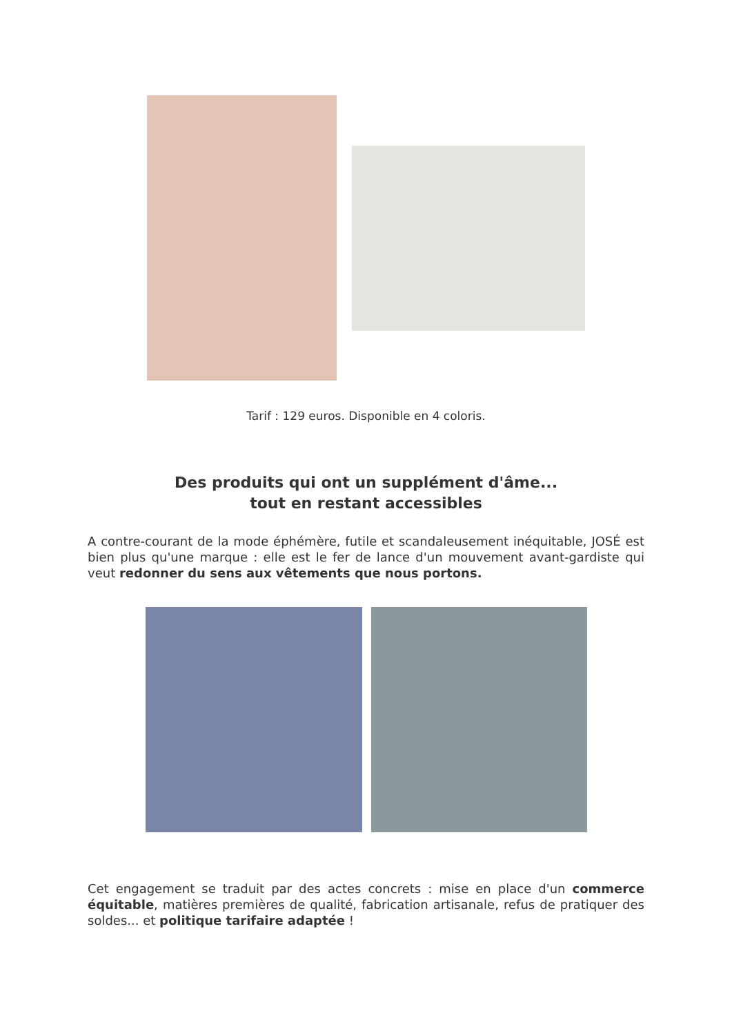Tarif : 129 euros. Disponible en 4 coloris.
Des produits qui ont un supplément d'âme...
tout en restant accessibles
A contre-courant de la mode éphémère, futile et scandaleusement inéquitable, JOSÉ est bien plus qu'une marque : elle est le fer de lance d'un mouvement avant-gardiste qui veut redonner du sens aux vêtements que nous portons.
Cet engagement se traduit par des actes concrets : mise en place d'un commerce équitable, matières premières de qualité, fabrication artisanale, refus de pratiquer des soldes... et politique tarifaire adaptée !